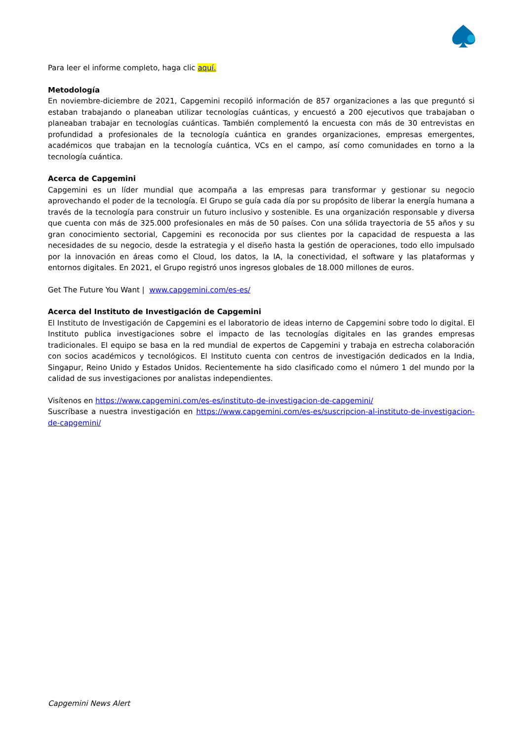Para leer el informe completo, haga clic aquí.
Metodología
En noviembre-diciembre de 2021, Capgemini recopiló información de 857 organizaciones a las que preguntó si estaban trabajando o planeaban utilizar tecnologías cuánticas, y encuestó a 200 ejecutivos que trabajaban o planeaban trabajar en tecnologías cuánticas. También complementó la encuesta con más de 30 entrevistas en profundidad a profesionales de la tecnología cuántica en grandes organizaciones, empresas emergentes, académicos que trabajan en la tecnología cuántica, VCs en el campo, así como comunidades en torno a la tecnología cuántica.
Acerca de Capgemini
Capgemini es un líder mundial que acompaña a las empresas para transformar y gestionar su negocio aprovechando el poder de la tecnología. El Grupo se guía cada día por su propósito de liberar la energía humana a través de la tecnología para construir un futuro inclusivo y sostenible. Es una organización responsable y diversa que cuenta con más de 325.000 profesionales en más de 50 países. Con una sólida trayectoria de 55 años y su gran conocimiento sectorial, Capgemini es reconocida por sus clientes por la capacidad de respuesta a las necesidades de su negocio, desde la estrategia y el diseño hasta la gestión de operaciones, todo ello impulsado por la innovación en áreas como el Cloud, los datos, la IA, la conectividad, el software y las plataformas y entornos digitales. En 2021, el Grupo registró unos ingresos globales de 18.000 millones de euros.
Get The Future You Want | www.capgemini.com/es-es/
Acerca del Instituto de Investigación de Capgemini
El Instituto de Investigación de Capgemini es el laboratorio de ideas interno de Capgemini sobre todo lo digital. El Instituto publica investigaciones sobre el impacto de las tecnologías digitales en las grandes empresas tradicionales. El equipo se basa en la red mundial de expertos de Capgemini y trabaja en estrecha colaboración con socios académicos y tecnológicos. El Instituto cuenta con centros de investigación dedicados en la India, Singapur, Reino Unido y Estados Unidos. Recientemente ha sido clasificado como el número 1 del mundo por la calidad de sus investigaciones por analistas independientes.
Visítenos en https://www.capgemini.com/es-es/instituto-de-investigacion-de-capgemini/
Suscríbase a nuestra investigación en https://www.capgemini.com/es-es/suscripcion-al-instituto-de-investigacion-de-capgemini/
Capgemini News Alert